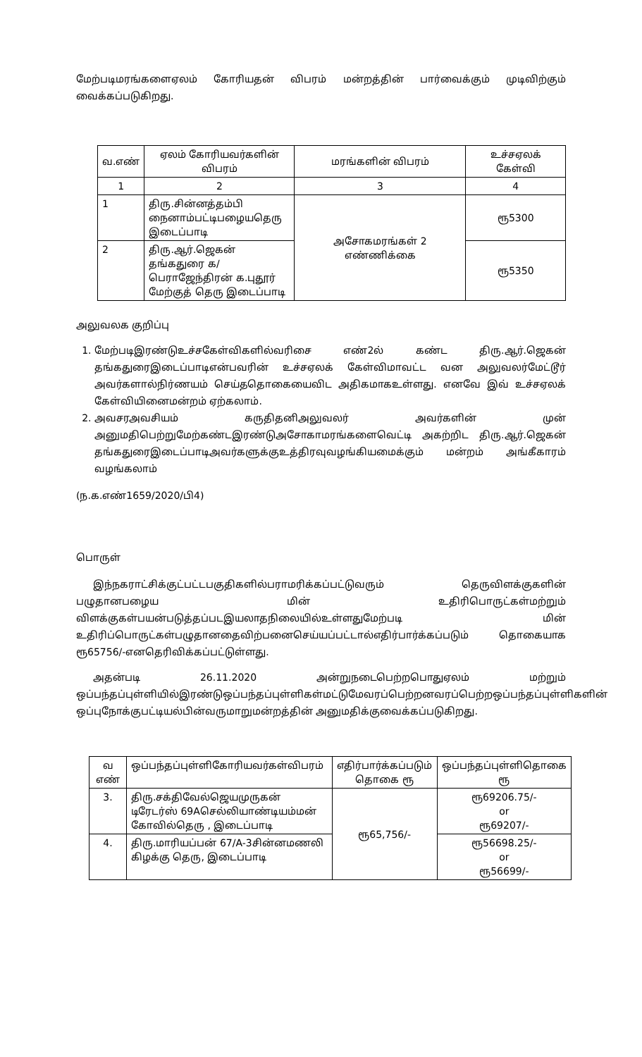மேற்படிமரங்களைஏலம் கோரியதன் விபரம் மன்றத்தின் பார்வைக்கும் முடிவிற்கும் வைக்கப்படுகிறது.
| வ.எண் | ஏலம் கோரியவர்களின் விபரம் | மரங்களின் விபரம் | உச்சஏலக் கேள்வி |
| --- | --- | --- | --- |
| 1 | 2 | 3 | 4 |
| 1 | திரு.சின்னத்தம்பி நைனாம்பட்டிபழையதெரு இடைப்பாடி | அசோகமரங்கள் 2 எண்ணிக்கை | ரூ5300 |
| 2 | திரு.ஆர்.ஜெகன் தங்கதுரை க/பெராஜேந்திரன் க.புதூர் மேற்குத் தெரு இடைப்பாடி | | ரூ5350 |
அலுவலக குறிப்பு
1. மேற்படிஇரண்டுஉச்சகேள்விகளில்வரிசை எண்2ல் கண்ட திரு.ஆர்.ஜெகன் தங்கதுரைஇடைப்பாடிஎன்பவரின் உச்சஏலக் கேள்விமாவட்ட வன அலுவலர்மேட்டூர் அவர்களால்நிர்ணயம் செய்ததொகையைவிட அதிகமாகஉள்ளது. எனவே இவ் உச்சஏலக் கேள்வியினைமன்றம் ஏற்கலாம்.
2. அவசரஅவசியம் கருதிதனிஅலுவலர் அவர்களின் முன் அனுமதிபெற்றுமேற்கண்டஇரண்டுஅசோகாமரங்களைவெட்டி அகற்றிட திரு.ஆர்.ஜெகன் தங்கதுரைஇடைப்பாடிஅவர்களுக்குஉத்திரவுவழங்கியமைக்கும் மன்றம் அங்கீகாரம் வழங்கலாம்
(ந.க.எண்1659/2020/பி4)
பொருள்
இந்நகராட்சிக்குட்பட்டபகுதிகளில்பராமரிக்கப்பட்டுவரும் தெருவிளக்குகளின் பழுதானபழைய மின் உதிரிபொருட்கள்மற்றும் விளக்குகள்பயன்படுத்தப்படஇயலாதநிலையில்உள்ளதுமேற்படி மின் உதிரிப்பொருட்கள்பழுதானதைவிற்பனைசெய்யப்பட்டால்எதிர்பார்க்கப்படும் தொகையாக ரூ65756/-எனதெரிவிக்கப்பட்டுள்ளது.
அதன்படி 26.11.2020 அன்றுநடைபெற்றபொதுஏலம் மற்றும் ஒப்பந்தப்புள்ளியில்இரண்டுஒப்பந்தப்புள்ளிகள்மட்டுமேவரப்பெற்றனவரப்பெற்றஒப்பந்தப்புள்ளிகளின் ஒப்புநோக்குபட்டியல்பின்வருமாறுமன்றத்தின் அனுமதிக்குவைக்கப்படுகிறது.
| வ எண் | ஒப்பந்தப்புள்ளிகோரியவர்கள்விபரம் | எதிர்பார்க்கப்படும் தொகை ரூ | ஒப்பந்தப்புள்ளிதொகை ரூ |
| --- | --- | --- | --- |
| 3. | திரு.சக்திவேல்ஜெயமுருகன் டிரேடர்ஸ் 69Aசெல்லியாண்டியம்மன் கோவில்தெரு , இடைப்பாடி | ரூ65,756/- | ரூ69206.75/- or ரூ69207/- |
| 4. | திரு.மாரியப்பன் 67/A-3சின்னமணலி கிழக்கு தெரு, இடைப்பாடி | | ரூ56698.25/- or ரூ56699/- |